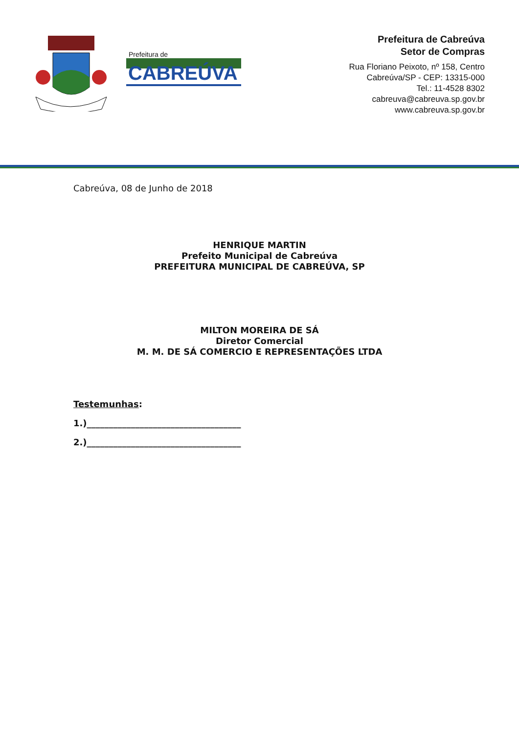Prefeitura de
CABREÚVA
Prefeitura de Cabreúva
Setor de Compras
Rua Floriano Peixoto, nº 158, Centro
Cabreúva/SP - CEP: 13315-000
Tel.: 11-4528 8302
cabreuva@cabreuva.sp.gov.br
www.cabreuva.sp.gov.br
Cabreúva, 08 de Junho de 2018
HENRIQUE MARTIN
Prefeito Municipal de Cabreúva
PREFEITURA MUNICIPAL DE CABREÚVA, SP
MILTON MOREIRA DE SÁ
Diretor Comercial
M. M. DE SÁ COMERCIO E REPRESENTAÇÕES LTDA
Testemunhas:
1.)___________________________________
2.)___________________________________